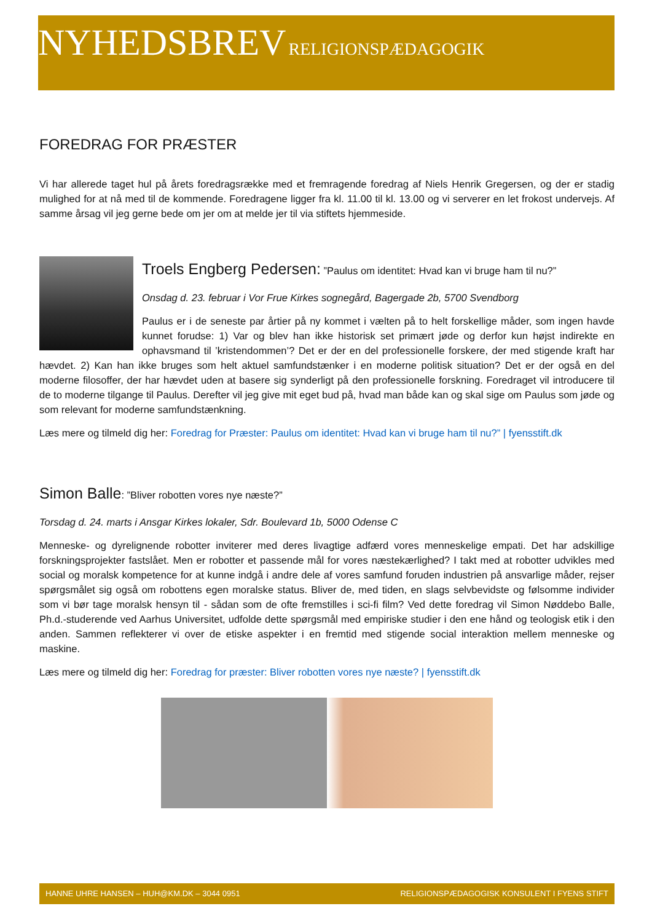NYHEDSBREV RELIGIONSPÆDAGOGIK
FOREDRAG FOR PRÆSTER
Vi har allerede taget hul på årets foredragsrække med et fremragende foredrag af Niels Henrik Gregersen, og der er stadig mulighed for at nå med til de kommende. Foredragene ligger fra kl. 11.00 til kl. 13.00 og vi serverer en let frokost undervejs. Af samme årsag vil jeg gerne bede om jer om at melde jer til via stiftets hjemmeside.
Troels Engberg Pedersen: ”Paulus om identitet: Hvad kan vi bruge ham til nu?”
Onsdag d. 23. februar i Vor Frue Kirkes sognegård, Bagergade 2b, 5700 Svendborg
Paulus er i de seneste par årtier på ny kommet i vælten på to helt forskellige måder, som ingen havde kunnet forudse: 1) Var og blev han ikke historisk set primært jøde og derfor kun højst indirekte en ophavsmand til ’kristendommen’? Det er der en del professionelle forskere, der med stigende kraft har hævdet. 2) Kan han ikke bruges som helt aktuel samfundstænker i en moderne politisk situation? Det er der også en del moderne filosoffer, der har hævdet uden at basere sig synderligt på den professionelle forskning. Foredraget vil introducere til de to moderne tilgange til Paulus. Derefter vil jeg give mit eget bud på, hvad man både kan og skal sige om Paulus som jøde og som relevant for moderne samfundstænkning.
Læs mere og tilmeld dig her: Foredrag for Præster: Paulus om identitet: Hvad kan vi bruge ham til nu?” | fyensstift.dk
Simon Balle: ”Bliver robotten vores nye næste?”
Torsdag d. 24. marts i Ansgar Kirkes lokaler, Sdr. Boulevard 1b, 5000 Odense C
Menneske- og dyrelignende robotter inviterer med deres livagtige adfærd vores menneskelige empati. Det har adskillige forskningsprojekter fastslået. Men er robotter et passende mål for vores næstekærlighed? I takt med at robotter udvikles med social og moralsk kompetence for at kunne indgå i andre dele af vores samfund foruden industrien på ansvarlige måder, rejser spørgsmålet sig også om robottens egen moralske status. Bliver de, med tiden, en slags selvbevidste og følsomme individer som vi bør tage moralsk hensyn til - sådan som de ofte fremstilles i sci-fi film? Ved dette foredrag vil Simon Nøddebo Balle, Ph.d.-studerende ved Aarhus Universitet, udfolde dette spørgsmål med empiriske studier i den ene hånd og teologisk etik i den anden. Sammen reflekterer vi over de etiske aspekter i en fremtid med stigende social interaktion mellem menneske og maskine.
Læs mere og tilmeld dig her: Foredrag for præster: Bliver robotten vores nye næste? | fyensstift.dk
HANNE UHRE HANSEN – HUH@KM.DK – 3044 0951 RELIGIONSPÆDAGOGISK KONSULENT I FYENS STIFT